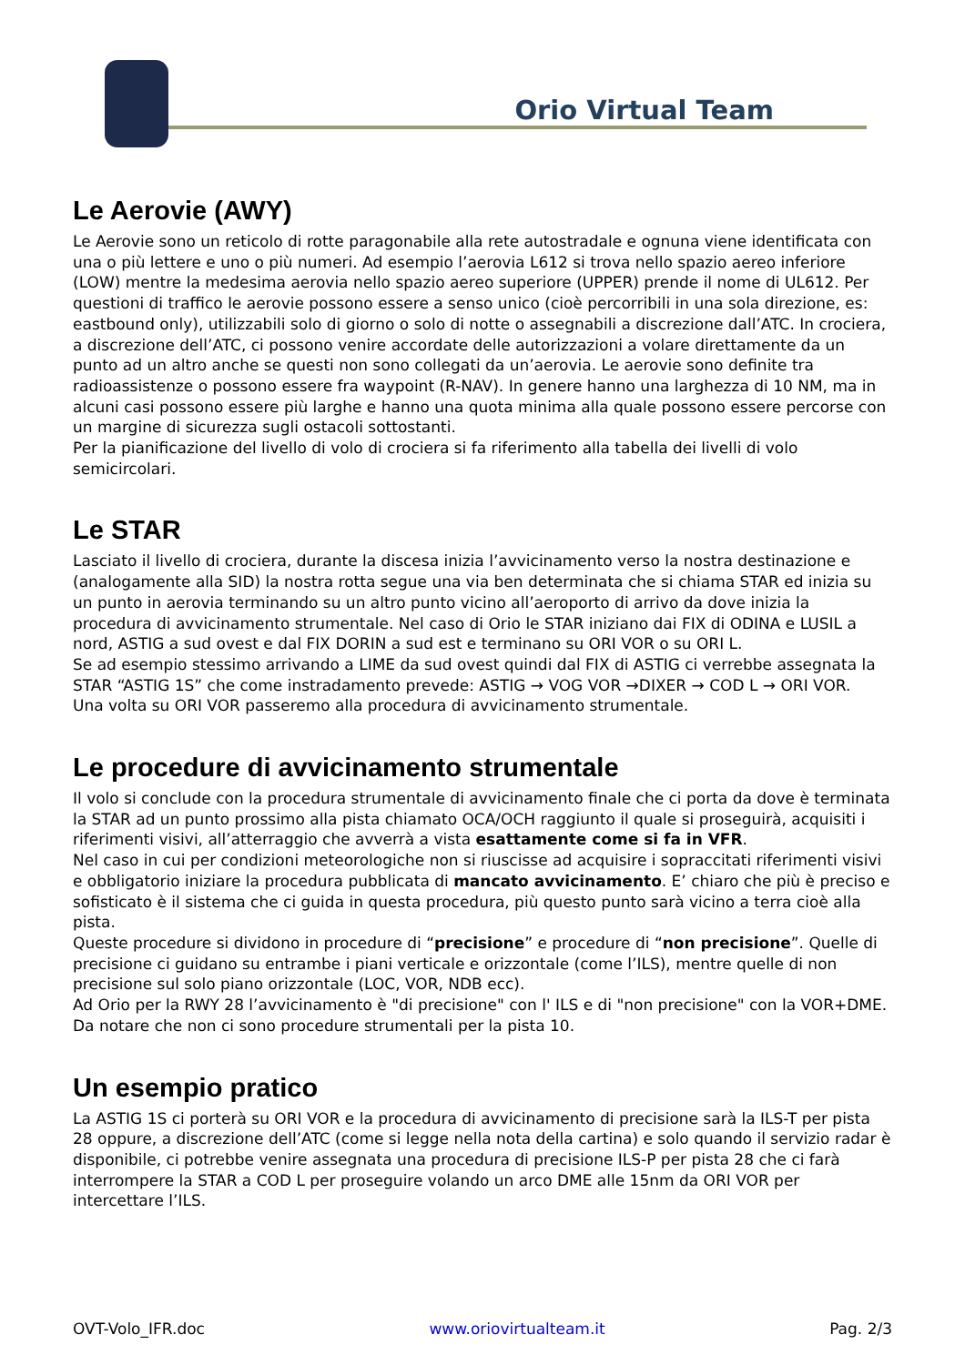Orio Virtual Team
Le Aerovie (AWY)
Le Aerovie sono un reticolo di rotte paragonabile alla rete autostradale e ognuna viene identificata con una o più lettere e uno o più numeri. Ad esempio l’aerovia L612 si trova nello spazio aereo inferiore (LOW) mentre la medesima aerovia nello spazio aereo superiore (UPPER) prende il nome di UL612. Per questioni di traffico le aerovie possono essere a senso unico (cioè percorribili in una sola direzione, es: eastbound only), utilizzabili solo di giorno o solo di notte o assegnabili a discrezione dall’ATC. In crociera, a discrezione dell’ATC, ci possono venire accordate delle autorizzazioni a volare direttamente da un punto ad un altro anche se questi non sono collegati da un’aerovia. Le aerovie sono definite tra radioassistenze o possono essere fra waypoint (R-NAV). In genere hanno una larghezza di 10 NM, ma in alcuni casi possono essere più larghe e hanno una quota minima alla quale possono essere percorse con un margine di sicurezza sugli ostacoli sottostanti.
Per la pianificazione del livello di volo di crociera si fa riferimento alla tabella dei livelli di volo semicircolari.
Le STAR
Lasciato il livello di crociera, durante la discesa inizia l’avvicinamento verso la nostra destinazione e (analogamente alla SID) la nostra rotta segue una via ben determinata che si chiama STAR ed inizia su un punto in aerovia terminando su un altro punto vicino all’aeroporto di arrivo da dove inizia la procedura di avvicinamento strumentale. Nel caso di Orio le STAR iniziano dai FIX di ODINA e LUSIL a nord, ASTIG a sud ovest e dal FIX DORIN a sud est e terminano su ORI VOR o su ORI L.
Se ad esempio stessimo arrivando a LIME da sud ovest quindi dal FIX di ASTIG ci verrebbe assegnata la STAR “ASTIG 1S” che come instradamento prevede: ASTIG → VOG VOR →DIXER → COD L → ORI VOR.
Una volta su ORI VOR passeremo alla procedura di avvicinamento strumentale.
Le procedure di avvicinamento strumentale
Il volo si conclude con la procedura strumentale di avvicinamento finale che ci porta da dove è terminata la STAR ad un punto prossimo alla pista chiamato OCA/OCH raggiunto il quale si proseguirà, acquisiti i riferimenti visivi, all’atterraggio che avverrà a vista esattamente come si fa in VFR.
Nel caso in cui per condizioni meteorologiche non si riuscisse ad acquisire i sopraccitati riferimenti visivi e obbligatorio iniziare la procedura pubblicata di mancato avvicinamento. E’ chiaro che più è preciso e sofisticato è il sistema che ci guida in questa procedura, più questo punto sarà vicino a terra cioè alla pista.
Queste procedure si dividono in procedure di “precisione” e procedure di “non precisione”. Quelle di precisione ci guidano su entrambe i piani verticale e orizzontale (come l’ILS), mentre quelle di non precisione sul solo piano orizzontale (LOC, VOR, NDB ecc).
Ad Orio per la RWY 28 l’avvicinamento è "di precisione" con l' ILS e di "non precisione" con la VOR+DME. Da notare che non ci sono procedure strumentali per la pista 10.
Un esempio pratico
La ASTIG 1S ci porterà su ORI VOR e la procedura di avvicinamento di precisione sarà la ILS-T per pista 28 oppure, a discrezione dell’ATC (come si legge nella nota della cartina) e solo quando il servizio radar è disponibile, ci potrebbe venire assegnata una procedura di precisione ILS-P per pista 28 che ci farà interrompere la STAR a COD L per proseguire volando un arco DME alle 15nm da ORI VOR per intercettare l’ILS.
OVT-Volo_IFR.doc www.oriovirtualteam.it Pag. 2/3